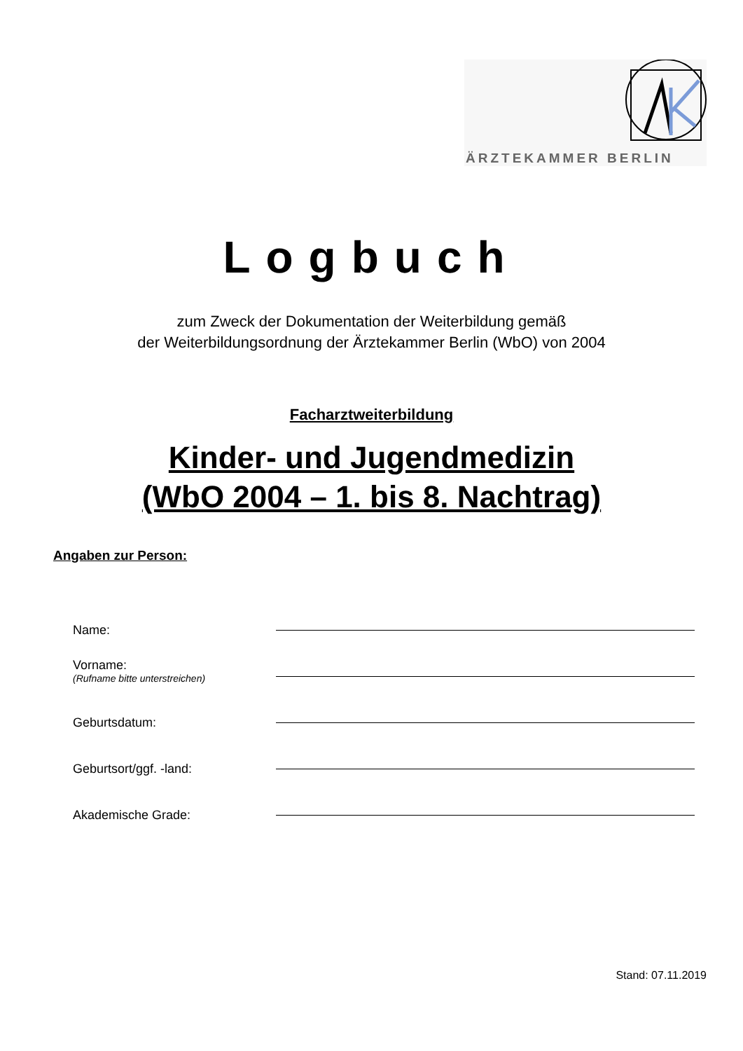ÄRZTEKAMMER BERLIN
Logbuch
zum Zweck der Dokumentation der Weiterbildung gemäß
der Weiterbildungsordnung der Ärztekammer Berlin (WbO) von 2004
Facharztweiterbildung
Kinder- und Jugendmedizin
(WbO 2004 – 1. bis 8. Nachtrag)
Angaben zur Person:
Name:
Vorname:
(Rufname bitte unterstreichen)
Geburtsdatum:
Geburtsort/ggf. -land:
Akademische Grade:
Stand: 07.11.2019